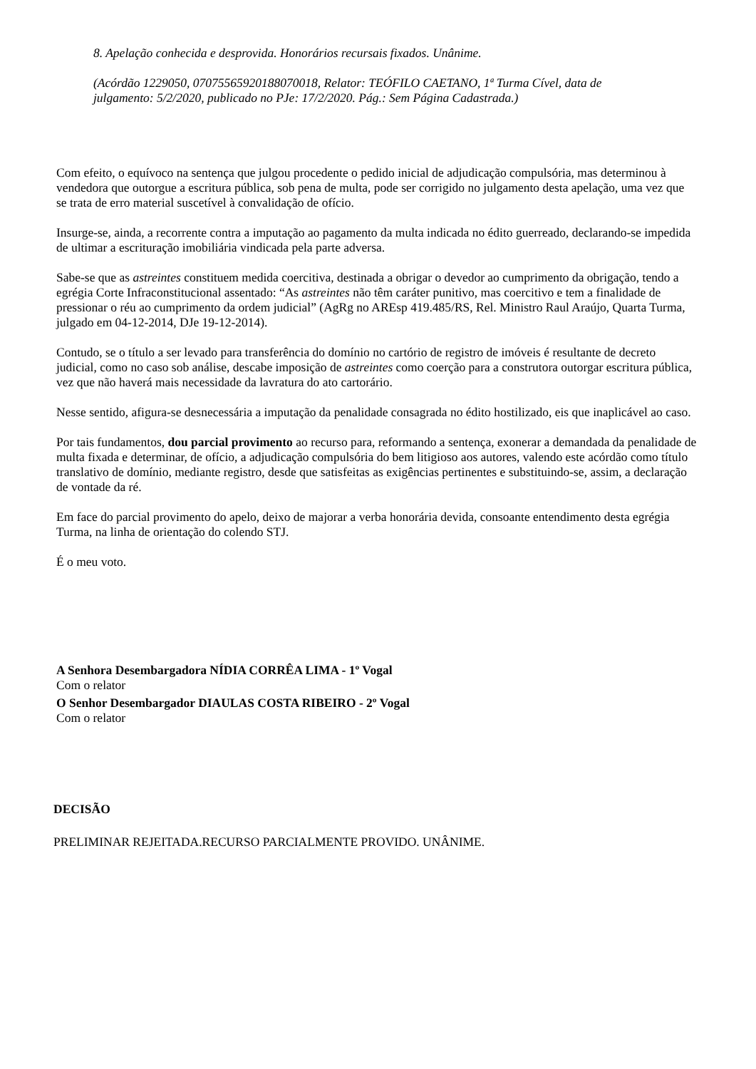8. Apelação conhecida e desprovida. Honorários recursais fixados. Unânime.
(Acórdão 1229050, 07075565920188070018, Relator: TEÓFILO CAETANO, 1ª Turma Cível, data de julgamento: 5/2/2020, publicado no PJe: 17/2/2020. Pág.: Sem Página Cadastrada.)
Com efeito, o equívoco na sentença que julgou procedente o pedido inicial de adjudicação compulsória, mas determinou à vendedora que outorgue a escritura pública, sob pena de multa, pode ser corrigido no julgamento desta apelação, uma vez que se trata de erro material suscetível à convalidação de ofício.
Insurge-se, ainda, a recorrente contra a imputação ao pagamento da multa indicada no édito guerreado, declarando-se impedida de ultimar a escrituração imobiliária vindicada pela parte adversa.
Sabe-se que as astreintes constituem medida coercitiva, destinada a obrigar o devedor ao cumprimento da obrigação, tendo a egrégia Corte Infraconstitucional assentado: “As astreintes não têm caráter punitivo, mas coercitivo e tem a finalidade de pressionar o réu ao cumprimento da ordem judicial” (AgRg no AREsp 419.485/RS, Rel. Ministro Raul Araújo, Quarta Turma, julgado em 04-12-2014, DJe 19-12-2014).
Contudo, se o título a ser levado para transferência do domínio no cartório de registro de imóveis é resultante de decreto judicial, como no caso sob análise, descabe imposição de astreintes como coerção para a construtora outorgar escritura pública, vez que não haverá mais necessidade da lavratura do ato cartorário.
Nesse sentido, afigura-se desnecessária a imputação da penalidade consagrada no édito hostilizado, eis que inaplicável ao caso.
Por tais fundamentos, dou parcial provimento ao recurso para, reformando a sentença, exonerar a demandada da penalidade de multa fixada e determinar, de ofício, a adjudicação compulsória do bem litigioso aos autores, valendo este acórdão como título translativo de domínio, mediante registro, desde que satisfeitas as exigências pertinentes e substituindo-se, assim, a declaração de vontade da ré.
Em face do parcial provimento do apelo, deixo de majorar a verba honorária devida, consoante entendimento desta egrégia Turma, na linha de orientação do colendo STJ.
É o meu voto.
A Senhora Desembargadora NÍDIA CORRÊA LIMA - 1º Vogal
Com o relator
O Senhor Desembargador DIAULAS COSTA RIBEIRO - 2º Vogal
Com o relator
DECISÃO
PRELIMINAR REJEITADA.RECURSO PARCIALMENTE PROVIDO. UNÂNIME.